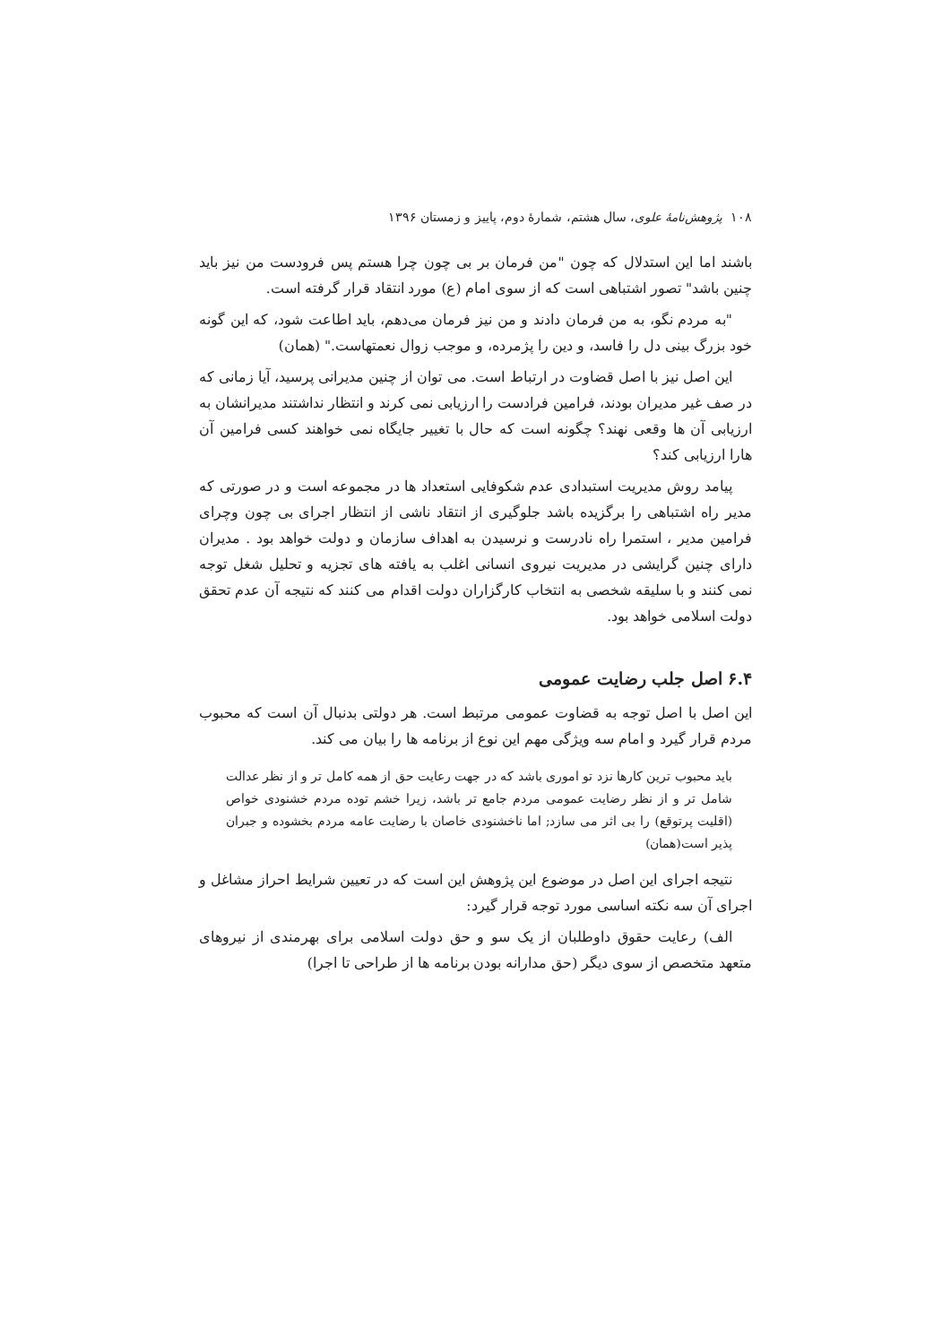۱۰۸ پژوهش‌نامهٔ علوی، سال هشتم، شمارهٔ دوم، پاییز و زمستان ۱۳۹۶
باشند اما این استدلال که چون "من فرمان بر بی چون چرا هستم پس فرودست من نیز باید چنین باشد" تصور اشتباهی است که از سوی امام (ع) مورد انتقاد قرار گرفته است.
"به مردم نگو، به من فرمان دادند و من نیز فرمان می‌دهم، باید اطاعت شود، که این گونه خود بزرگ بینی دل را فاسد، و دین را پژمرده، و موجب زوال نعمتهاست." (همان)
این اصل نیز با اصل قضاوت در ارتباط است. می توان از چنین مدیرانی پرسید، آیا زمانی که در صف غیر مدیران بودند، فرامین فرادست را ارزیابی نمی کرند و انتظار نداشتند مدیرانشان به ارزیابی آن ها وقعی نهند؟ چگونه است که حال با تغییر جایگاه نمی خواهند کسی فرامین آن هارا ارزیابی کند؟
پیامد روش مدیریت استبدادی عدم شکوفایی استعداد ها در مجموعه است و در صورتی که مدیر راه اشتباهی را برگزیده باشد جلوگیری از انتقاد ناشی از انتظار اجرای بی چون وچرای فرامین مدیر ، استمرا راه نادرست و نرسیدن به اهداف سازمان و دولت خواهد بود . مدیران دارای چنین گرایشی در مدیریت نیروی انسانی اغلب به یافته های تجزیه و تحلیل شغل توجه نمی کنند و با سلیقه شخصی به انتخاب کارگزاران دولت اقدام می کنند که نتیجه آن عدم تحقق دولت اسلامی خواهد بود.
۶.۴ اصل جلب رضایت عمومی
این اصل با اصل توجه به قضاوت عمومی مرتبط است. هر دولتی بدنبال آن است که محبوب مردم قرار گیرد و امام سه ویژگی مهم این نوع از برنامه ها را بیان می کند.
باید محبوب ترین کارها نزد تو اموری باشد که در جهت رعایت حق از همه کامل تر و از نظر عدالت شامل تر و از نظر رضایت عمومی مردم جامع تر باشد، زیرا خشم توده مردم خشنودی خواص (اقلیت پرتوقع) را بی اثر می سازد; اما ناخشنودی خاصان با رضایت عامه مردم بخشوده و جبران پذیر است(همان)
نتیجه اجرای این اصل در موضوع این پژوهش این است که در تعیین شرایط احراز مشاغل و اجرای آن سه نکته اساسی مورد توجه قرار گیرد:
الف) رعایت حقوق داوطلبان از یک سو و حق دولت اسلامی برای بهرمندی از نیروهای متعهد متخصص از سوی دیگر (حق مدارانه بودن برنامه ها از طراحی تا اجرا)